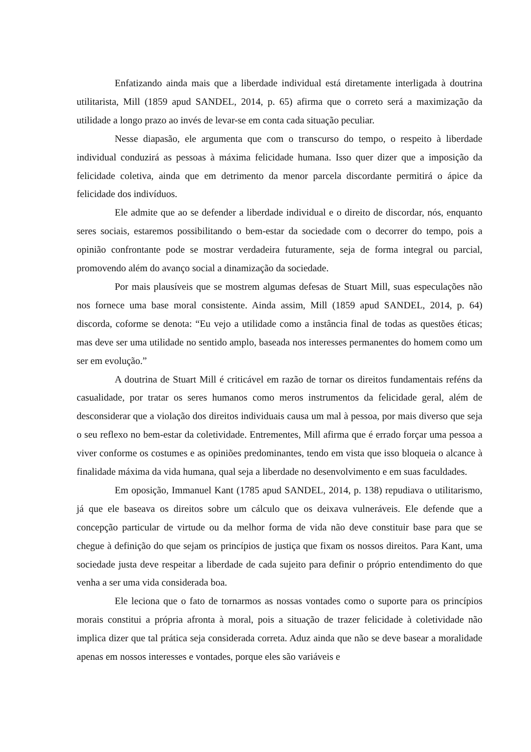Enfatizando ainda mais que a liberdade individual está diretamente interligada à doutrina utilitarista, Mill (1859 apud SANDEL, 2014, p. 65) afirma que o correto será a maximização da utilidade a longo prazo ao invés de levar-se em conta cada situação peculiar.
Nesse diapasão, ele argumenta que com o transcurso do tempo, o respeito à liberdade individual conduzirá as pessoas à máxima felicidade humana. Isso quer dizer que a imposição da felicidade coletiva, ainda que em detrimento da menor parcela discordante permitirá o ápice da felicidade dos indivíduos.
Ele admite que ao se defender a liberdade individual e o direito de discordar, nós, enquanto seres sociais, estaremos possibilitando o bem-estar da sociedade com o decorrer do tempo, pois a opinião confrontante pode se mostrar verdadeira futuramente, seja de forma integral ou parcial, promovendo além do avanço social a dinamização da sociedade.
Por mais plausíveis que se mostrem algumas defesas de Stuart Mill, suas especulações não nos fornece uma base moral consistente. Ainda assim, Mill (1859 apud SANDEL, 2014, p. 64) discorda, coforme se denota: “Eu vejo a utilidade como a instância final de todas as questões éticas; mas deve ser uma utilidade no sentido amplo, baseada nos interesses permanentes do homem como um ser em evolução.”
A doutrina de Stuart Mill é criticável em razão de tornar os direitos fundamentais reféns da casualidade, por tratar os seres humanos como meros instrumentos da felicidade geral, além de desconsiderar que a violação dos direitos individuais causa um mal à pessoa, por mais diverso que seja o seu reflexo no bem-estar da coletividade. Entrementes, Mill afirma que é errado forçar uma pessoa a viver conforme os costumes e as opiniões predominantes, tendo em vista que isso bloqueia o alcance à finalidade máxima da vida humana, qual seja a liberdade no desenvolvimento e em suas faculdades.
Em oposição, Immanuel Kant (1785 apud SANDEL, 2014, p. 138) repudiava o utilitarismo, já que ele baseava os direitos sobre um cálculo que os deixava vulneráveis. Ele defende que a concepção particular de virtude ou da melhor forma de vida não deve constituir base para que se chegue à definição do que sejam os princípios de justiça que fixam os nossos direitos. Para Kant, uma sociedade justa deve respeitar a liberdade de cada sujeito para definir o próprio entendimento do que venha a ser uma vida considerada boa.
Ele leciona que o fato de tornarmos as nossas vontades como o suporte para os princípios morais constitui a própria afronta à moral, pois a situação de trazer felicidade à coletividade não implica dizer que tal prática seja considerada correta. Aduz ainda que não se deve basear a moralidade apenas em nossos interesses e vontades, porque eles são variáveis e